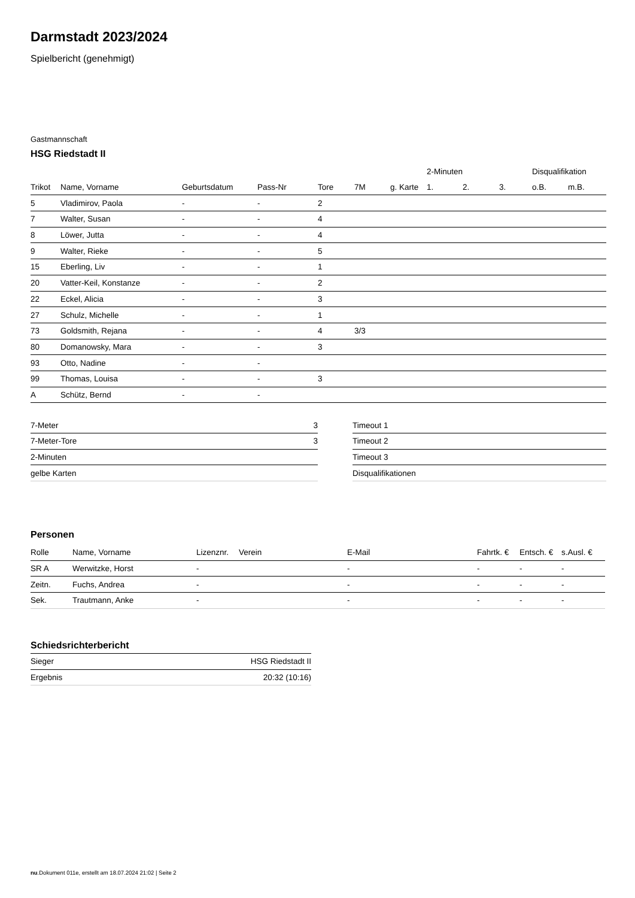Darmstadt 2023/2024
Spielbericht (genehmigt)
Gastmannschaft
HSG Riedstadt II
| | | | | | | | 2-Minuten | | | Disqualifikation | |
| --- | --- | --- | --- | --- | --- | --- | --- | --- | --- | --- | --- |
| Trikot | Name, Vorname | Geburtsdatum | Pass-Nr | Tore | 7M | g. Karte | 1. | 2. | 3. | o.B. | m.B. |
| 5 | Vladimirov, Paola | - | - | 2 | | | | | | | |
| 7 | Walter, Susan | - | - | 4 | | | | | | | |
| 8 | Löwer, Jutta | - | - | 4 | | | | | | | |
| 9 | Walter, Rieke | - | - | 5 | | | | | | | |
| 15 | Eberling, Liv | - | - | 1 | | | | | | | |
| 20 | Vatter-Keil, Konstanze | - | - | 2 | | | | | | | |
| 22 | Eckel, Alicia | - | - | 3 | | | | | | | |
| 27 | Schulz, Michelle | - | - | 1 | | | | | | | |
| 73 | Goldsmith, Rejana | - | - | 4 | 3/3 | | | | | | |
| 80 | Domanowsky, Mara | - | - | 3 | | | | | | | |
| 93 | Otto, Nadine | - | - | | | | | | | | |
| 99 | Thomas, Louisa | - | - | 3 | | | | | | | |
| A | Schütz, Bernd | - | - | | | | | | | | |
| 7-Meter | 3 |
| 7-Meter-Tore | 3 |
| 2-Minuten | |
| gelbe Karten | |
| Timeout 1 |
| Timeout 2 |
| Timeout 3 |
| Disqualifikationen |
Personen
| Rolle | Name, Vorname | Lizenznr. | Verein | E-Mail | Fahrtk. € | Entsch. € | s.Ausl. € |
| --- | --- | --- | --- | --- | --- | --- | --- |
| SR A | Werwitzke, Horst | - | | - | - | - | - |
| Zeitn. | Fuchs, Andrea | - | | - | - | - | - |
| Sek. | Trautmann, Anke | - | | - | - | - | - |
Schiedsrichterbericht
| Sieger | HSG Riedstadt II |
| Ergebnis | 20:32 (10:16) |
nu.Dokument 011e, erstellt am 18.07.2024 21:02 | Seite 2